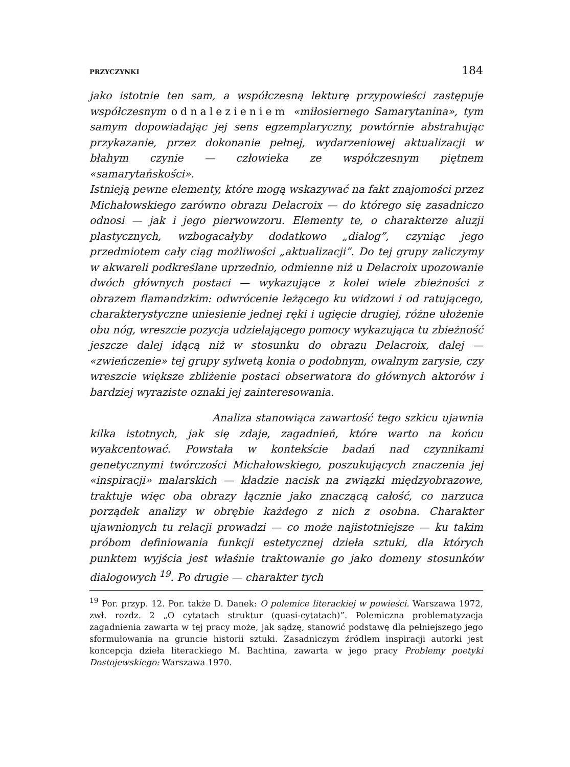PRZYCZYNKI 184
jako istotnie ten sam, a współczesną lekturę przypowieści zastępuje współczesnym odnalezieniem «miłosiernego Samarytanina», tym samym dopowiadając jej sens egzemplaryczny, powtórnie abstrahując przykazanie, przez dokonanie pełnej, wydarzeniowej aktualizacji w błahym czynie — człowieka ze współczesnym piętnem «samarytańskości».
Istnieją pewne elementy, które mogą wskazywać na fakt znajomości przez Michałowskiego zarówno obrazu Delacroix — do którego się zasadniczo odnosi — jak i jego pierwowzoru. Elementy te, o charakterze aluzji plastycznych, wzbogacałyby dodatkowo „dialog”, czyniąc jego przedmiotem cały ciąg możliwości „aktualizacji”. Do tej grupy zaliczymy w akwareli podkreślane uprzednio, odmienne niż u Delacroix upozowanie dwóch głównych postaci — wykazujące z kolei wiele zbieżności z obrazem flamandzkim: odwrócenie leżącego ku widzowi i od ratującego, charakterystyczne uniesienie jednej ręki i ugięcie drugiej, różne ułożenie obu nóg, wreszcie pozycja udzielającego pomocy wykazująca tu zbieżność jeszcze dalej idącą niż w stosunku do obrazu Delacroix, dalej — «zwieńczenie» tej grupy sylwetą konia o podobnym, owalnym zarysie, czy wreszcie większe zbliżenie postaci obserwatora do głównych aktorów i bardziej wyraziste oznaki jej zainteresowania.
Analiza stanowiąca zawartość tego szkicu ujawnia kilka istotnych, jak się zdaje, zagadnień, które warto na końcu wyakcentować. Powstała w kontekście badań nad czynnikami genetycznymi twórczości Michałowskiego, poszukujących znaczenia jej «inspiracji» malarskich — kładzie nacisk na związki międzyobrazowe, traktuje więc oba obrazy łącznie jako znaczącą całość, co narzuca porządek analizy w obrębie każdego z nich z osobna. Charakter ujawnionych tu relacji prowadzi — co może najistotniejsze — ku takim próbom definiowania funkcji estetycznej dzieła sztuki, dla których punktem wyjścia jest właśnie traktowanie go jako domeny stosunków dialogowych <sup>19</sup>. Po drugie — charakter tych
<sup>19</sup> Por. przyp. 12. Por. także D. Danek: O polemice literackiej w powieści. Warszawa 1972, zwł. rozdz. 2 „O cytatach struktur (quasi-cytatach)”. Polemiczna problematyzacja zagadnienia zawarta w tej pracy może, jak sądzę, stanowić podstawę dla pełniejszego jego sformułowania na gruncie historii sztuki. Zasadniczym źródłem inspiracji autorki jest koncepcja dzieła literackiego M. Bachtina, zawarta w jego pracy Problemy poetyki Dostojewskiego: Warszawa 1970.